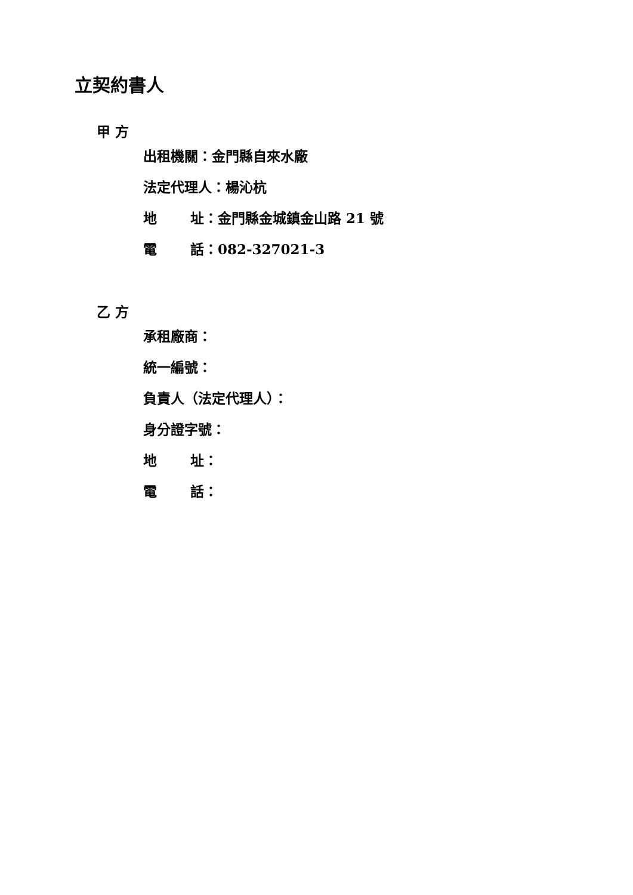立契約書人
甲 方
出租機關：金門縣自來水廠
法定代理人：楊沁杭
地 址：金門縣金城鎮金山路 21 號
電 話：082-327021-3
乙 方
承租廠商：
統一編號：
負責人（法定代理人）：
身分證字號：
地 址：
電 話：